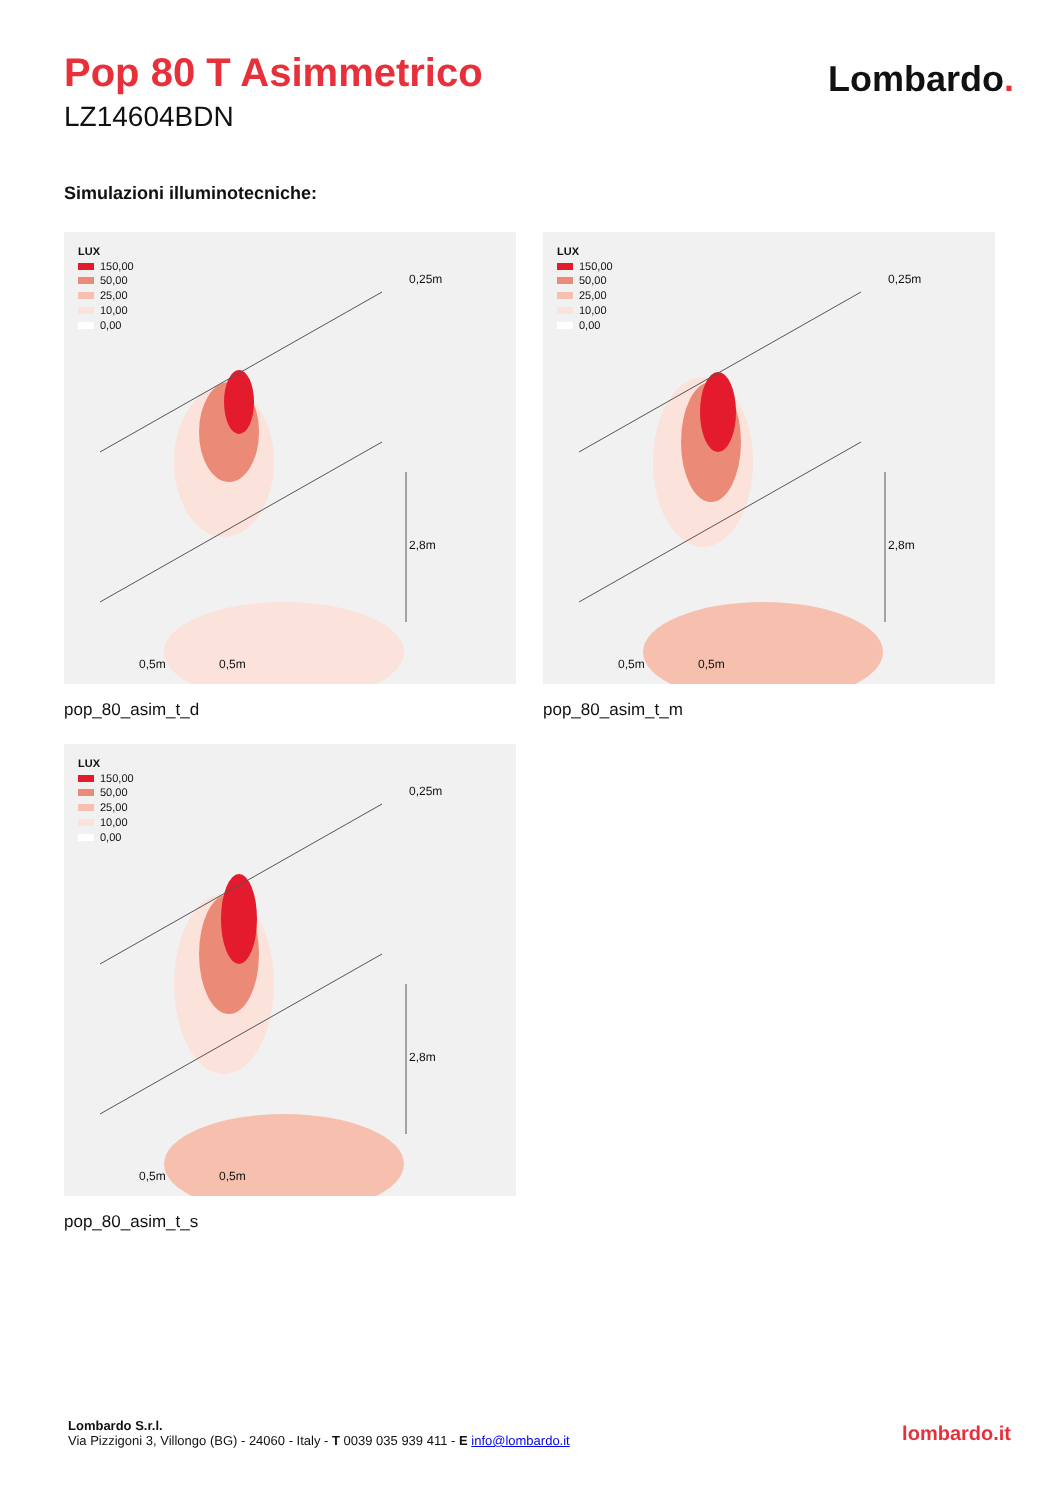Pop 80 T Asimmetrico
LZ14604BDN
Lombardo.
Simulazioni illuminotecniche:
LUX
150,00
50,00
25,00
10,00
0,00
0,25m
2,8m
0,5m 0,5m
pop_80_asim_t_d
LUX
150,00
50,00
25,00
10,00
0,00
0,25m
2,8m
0,5m 0,5m
pop_80_asim_t_m
LUX
150,00
50,00
25,00
10,00
0,00
0,25m
2,8m
0,5m 0,5m
pop_80_asim_t_s
Lombardo S.r.l.
Via Pizzigoni 3, Villongo (BG) - 24060 - Italy - T 0039 035 939 411 - E info@lombardo.it
lombardo.it